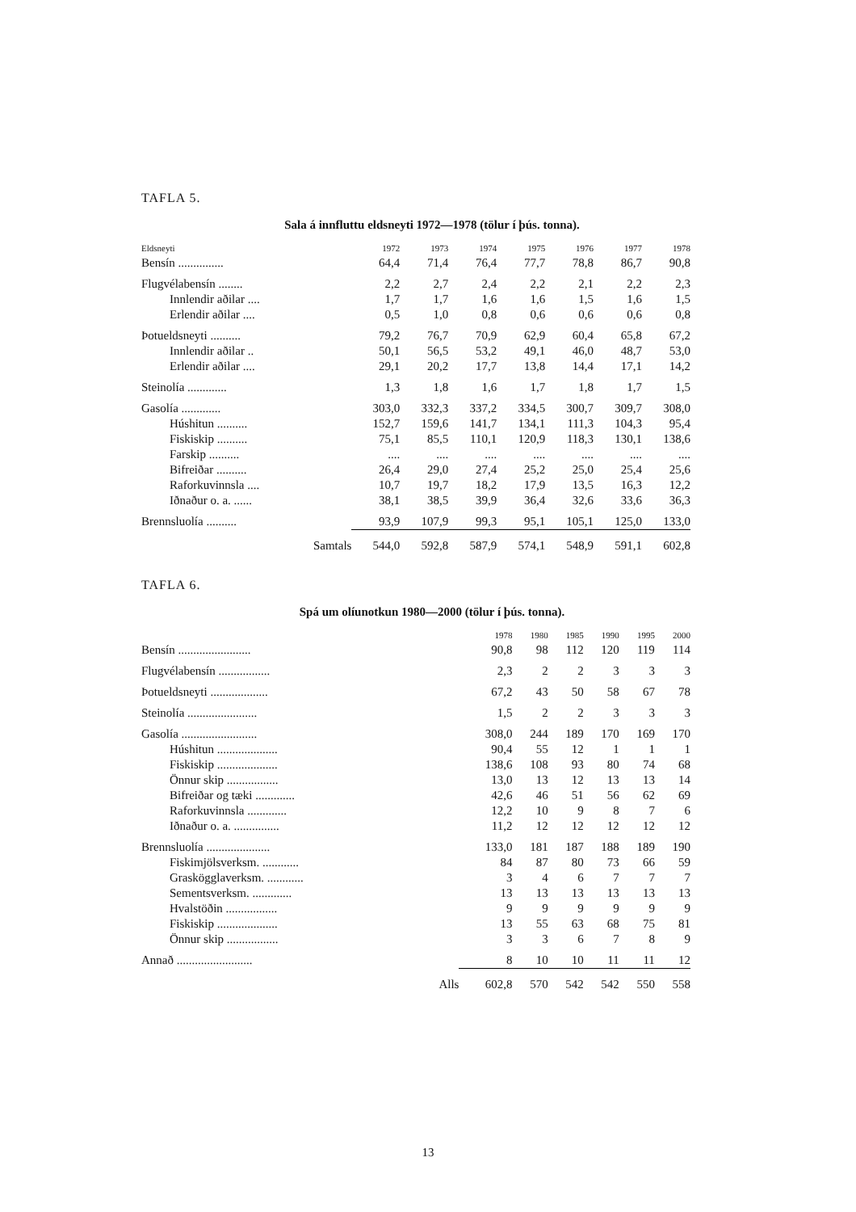TAFLA 5.
Sala á innfluttu eldsneyti 1972—1978 (tölur í þús. tonna).
| Eldsneyti | 1972 | 1973 | 1974 | 1975 | 1976 | 1977 | 1978 |
| --- | --- | --- | --- | --- | --- | --- | --- |
| Bensín ............... | 64,4 | 71,4 | 76,4 | 77,7 | 78,8 | 86,7 | 90,8 |
| Flugvélabensín ........ | 2,2 | 2,7 | 2,4 | 2,2 | 2,1 | 2,2 | 2,3 |
| Innlendir aðilar .... | 1,7 | 1,7 | 1,6 | 1,6 | 1,5 | 1,6 | 1,5 |
| Erlendir aðilar .... | 0,5 | 1,0 | 0,8 | 0,6 | 0,6 | 0,6 | 0,8 |
| Þotueldsneyti .......... | 79,2 | 76,7 | 70,9 | 62,9 | 60,4 | 65,8 | 67,2 |
| Innlendir aðilar .. | 50,1 | 56,5 | 53,2 | 49,1 | 46,0 | 48,7 | 53,0 |
| Erlendir aðilar .... | 29,1 | 20,2 | 17,7 | 13,8 | 14,4 | 17,1 | 14,2 |
| Steinolía ............. | 1,3 | 1,8 | 1,6 | 1,7 | 1,8 | 1,7 | 1,5 |
| Gasolía ............. | 303,0 | 332,3 | 337,2 | 334,5 | 300,7 | 309,7 | 308,0 |
| Húshitun .......... | 152,7 | 159,6 | 141,7 | 134,1 | 111,3 | 104,3 | 95,4 |
| Fiskiskip .......... | 75,1 | 85,5 | 110,1 | 120,9 | 118,3 | 130,1 | 138,6 |
| Farskip .......... | .... | .... | .... | .... | .... | .... | .... |
| Bifreiðar .......... | 26,4 | 29,0 | 27,4 | 25,2 | 25,0 | 25,4 | 25,6 |
| Raforkuvinnsla .... | 10,7 | 19,7 | 18,2 | 17,9 | 13,5 | 16,3 | 12,2 |
| Iðnaður o. a. ...... | 38,1 | 38,5 | 39,9 | 36,4 | 32,6 | 33,6 | 36,3 |
| Brennsluolía .......... | 93,9 | 107,9 | 99,3 | 95,1 | 105,1 | 125,0 | 133,0 |
| Samtals | 544,0 | 592,8 | 587,9 | 574,1 | 548,9 | 591,1 | 602,8 |
TAFLA 6.
Spá um olíunotkun 1980—2000 (tölur í þús. tonna).
| | 1978 | 1980 | 1985 | 1990 | 1995 | 2000 |
| --- | --- | --- | --- | --- | --- | --- |
| Bensín ........................ | 90,8 | 98 | 112 | 120 | 119 | 114 |
| Flugvélabensín ................. | 2,3 | 2 | 2 | 3 | 3 | 3 |
| Þotueldsneyti ................... | 67,2 | 43 | 50 | 58 | 67 | 78 |
| Steinolía ....................... | 1,5 | 2 | 2 | 3 | 3 | 3 |
| Gasolía ......................... | 308,0 | 244 | 189 | 170 | 169 | 170 |
| Húshitun .................... | 90,4 | 55 | 12 | 1 | 1 | 1 |
| Fiskiskip .................... | 138,6 | 108 | 93 | 80 | 74 | 68 |
| Önnur skip ................. | 13,0 | 13 | 12 | 13 | 13 | 14 |
| Bifreiðar og tæki ............. | 42,6 | 46 | 51 | 56 | 62 | 69 |
| Raforkuvinnsla ............. | 12,2 | 10 | 9 | 8 | 7 | 6 |
| Iðnaður o. a. ............... | 11,2 | 12 | 12 | 12 | 12 | 12 |
| Brennsluolía ..................... | 133,0 | 181 | 187 | 188 | 189 | 190 |
| Fiskimjölsverksm. ............ | 84 | 87 | 80 | 73 | 66 | 59 |
| Graskögglaverksm. ............ | 3 | 4 | 6 | 7 | 7 | 7 |
| Sementsverksm. ............. | 13 | 13 | 13 | 13 | 13 | 13 |
| Hvalstöðin ................. | 9 | 9 | 9 | 9 | 9 | 9 |
| Fiskiskip .................... | 13 | 55 | 63 | 68 | 75 | 81 |
| Önnur skip ................. | 3 | 3 | 6 | 7 | 8 | 9 |
| Annað ......................... | 8 | 10 | 10 | 11 | 11 | 12 |
| Alls | 602,8 | 570 | 542 | 542 | 550 | 558 |
13